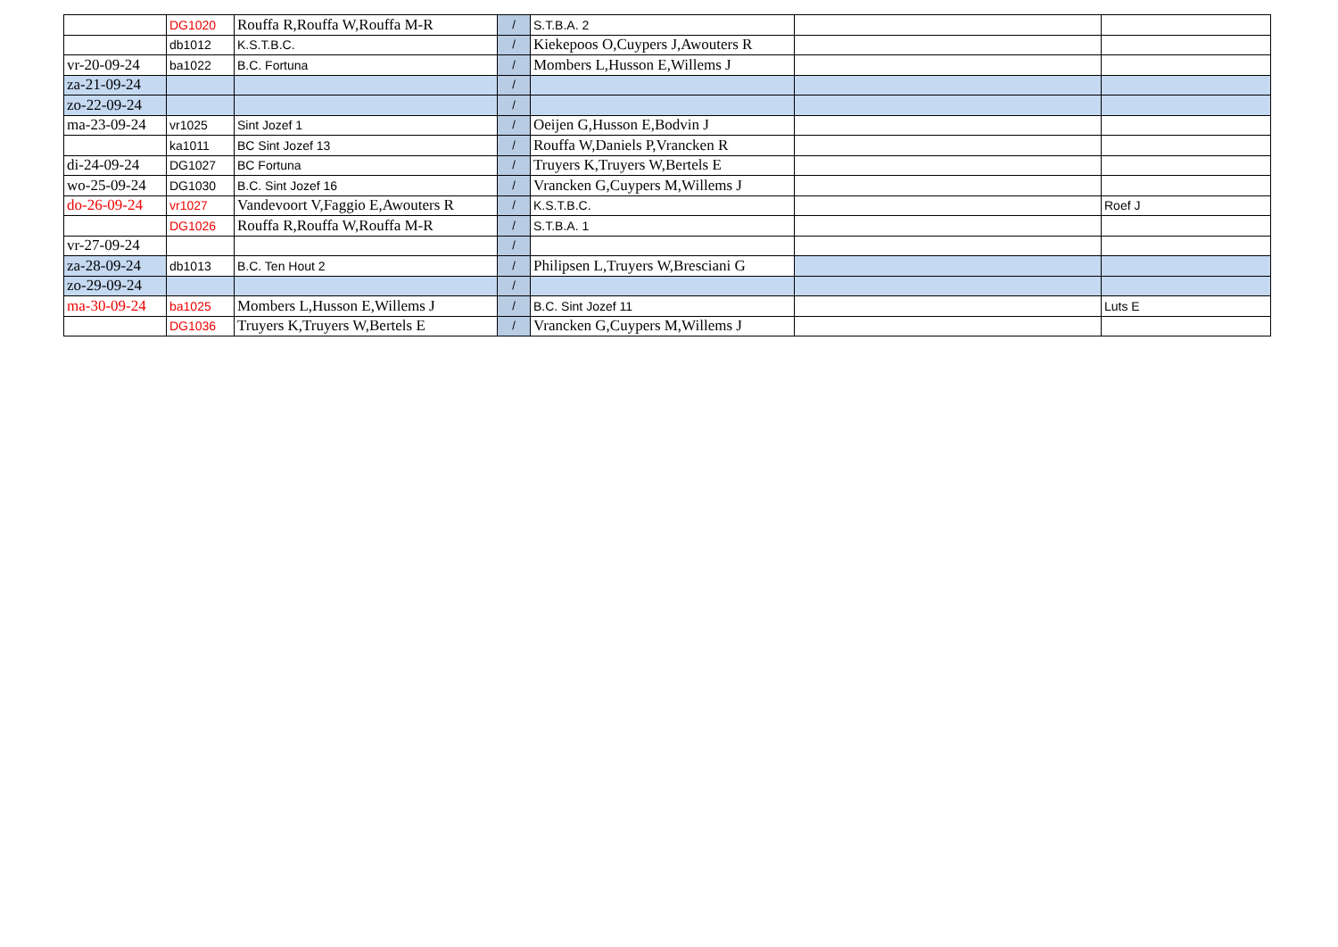| | DG1020 | Rouffa R,Rouffa W,Rouffa M-R | / | S.T.B.A. 2 | | |
| | db1012 | K.S.T.B.C. | / | Kiekepoos O,Cuypers J,Awouters R | | |
| vr-20-09-24 | ba1022 | B.C. Fortuna | / | Mombers L,Husson E,Willems J | | |
| za-21-09-24 | | | / | | | |
| zo-22-09-24 | | | / | | | |
| ma-23-09-24 | vr1025 | Sint Jozef 1 | / | Oeijen G,Husson E,Bodvin J | | |
| | ka1011 | BC Sint Jozef 13 | / | Rouffa W,Daniels P,Vrancken R | | |
| di-24-09-24 | DG1027 | BC Fortuna | / | Truyers K,Truyers W,Bertels E | | |
| wo-25-09-24 | DG1030 | B.C. Sint Jozef 16 | / | Vrancken G,Cuypers M,Willems J | | |
| do-26-09-24 | vr1027 | Vandevoort V,Faggio E,Awouters R | / | K.S.T.B.C. | | Roef J |
| | DG1026 | Rouffa R,Rouffa W,Rouffa M-R | / | S.T.B.A. 1 | | |
| vr-27-09-24 | | | / | | | |
| za-28-09-24 | db1013 | B.C. Ten Hout 2 | / | Philipsen L,Truyers W,Bresciani G | | |
| zo-29-09-24 | | | / | | | |
| ma-30-09-24 | ba1025 | Mombers L,Husson E,Willems J | / | B.C. Sint Jozef 11 | | Luts E |
| | DG1036 | Truyers K,Truyers W,Bertels E | / | Vrancken G,Cuypers M,Willems J | | |